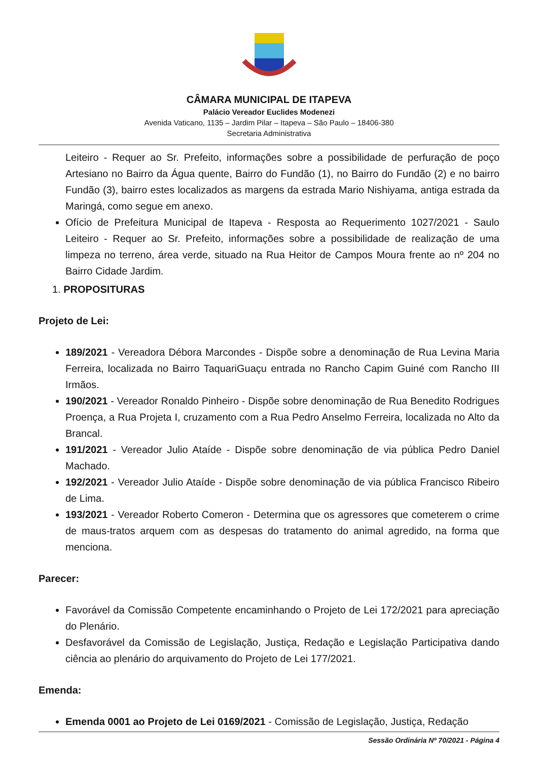CÂMARA MUNICIPAL DE ITAPEVA
Palácio Vereador Euclides Modenezi
Avenida Vaticano, 1135 – Jardim Pilar – Itapeva – São Paulo – 18406-380
Secretaria Administrativa
Leiteiro - Requer ao Sr. Prefeito, informações sobre a possibilidade de perfuração de poço Artesiano no Bairro da Água quente, Bairro do Fundão (1), no Bairro do Fundão (2) e no bairro Fundão (3), bairro estes localizados as margens da estrada Mario Nishiyama, antiga estrada da Maringá, como segue em anexo.
Ofício de Prefeitura Municipal de Itapeva - Resposta ao Requerimento 1027/2021 - Saulo Leiteiro - Requer ao Sr. Prefeito, informações sobre a possibilidade de realização de uma limpeza no terreno, área verde, situado na Rua Heitor de Campos Moura frente ao nº 204 no Bairro Cidade Jardim.
1. PROPOSITURAS
Projeto de Lei:
189/2021 - Vereadora Débora Marcondes - Dispõe sobre a denominação de Rua Levina Maria Ferreira, localizada no Bairro TaquariGuaçu entrada no Rancho Capim Guiné com Rancho III Irmãos.
190/2021 - Vereador Ronaldo Pinheiro - Dispõe sobre denominação de Rua Benedito Rodrigues Proença, a Rua Projeta I, cruzamento com a Rua Pedro Anselmo Ferreira, localizada no Alto da Brancal.
191/2021 - Vereador Julio Ataíde - Dispõe sobre denominação de via pública Pedro Daniel Machado.
192/2021 - Vereador Julio Ataíde - Dispõe sobre denominação de via pública Francisco Ribeiro de Lima.
193/2021 - Vereador Roberto Comeron - Determina que os agressores que cometerem o crime de maus-tratos arquem com as despesas do tratamento do animal agredido, na forma que menciona.
Parecer:
Favorável da Comissão Competente encaminhando o Projeto de Lei 172/2021 para apreciação do Plenário.
Desfavorável da Comissão de Legislação, Justiça, Redação e Legislação Participativa dando ciência ao plenário do arquivamento do Projeto de Lei 177/2021.
Emenda:
Emenda 0001 ao Projeto de Lei 0169/2021 - Comissão de Legislação, Justiça, Redação
Sessão Ordinária Nº 70/2021 - Página 4